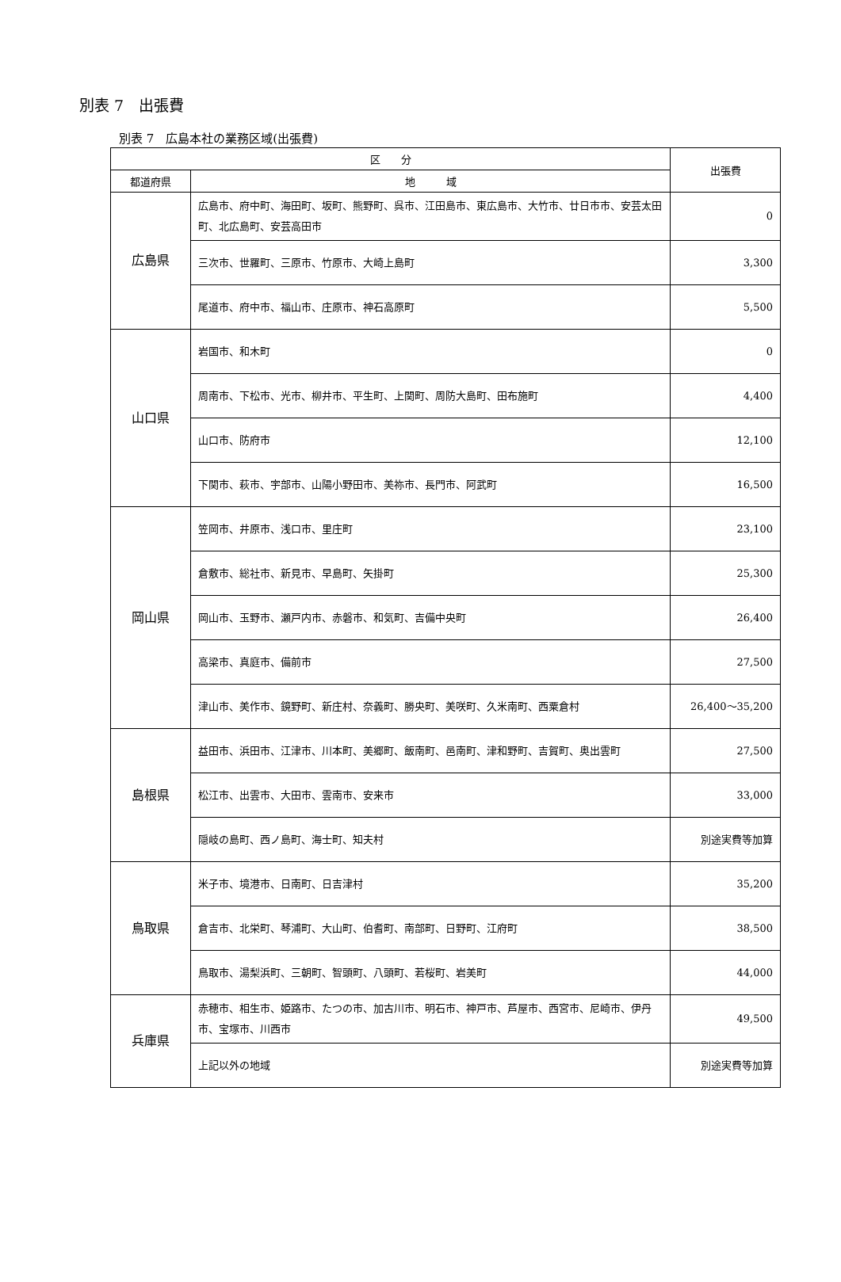別表 7　出張費
別表 7　広島本社の業務区域(出張費)
| 区 分 | | 出張費 |
| --- | --- | --- |
| 都道府県 | 地 域 | |
| 広島県 | 広島市、府中町、海田町、坂町、熊野町、呉市、江田島市、東広島市、大竹市、廿日市市、安芸太田町、北広島町、安芸高田市 | 0 |
| | 三次市、世羅町、三原市、竹原市、大崎上島町 | 3,300 |
| | 尾道市、府中市、福山市、庄原市、神石高原町 | 5,500 |
| 山口県 | 岩国市、和木町 | 0 |
| | 周南市、下松市、光市、柳井市、平生町、上関町、周防大島町、田布施町 | 4,400 |
| | 山口市、防府市 | 12,100 |
| | 下関市、萩市、宇部市、山陽小野田市、美祢市、長門市、阿武町 | 16,500 |
| 岡山県 | 笠岡市、井原市、浅口市、里庄町 | 23,100 |
| | 倉敷市、総社市、新見市、早島町、矢掛町 | 25,300 |
| | 岡山市、玉野市、瀬戸内市、赤磐市、和気町、吉備中央町 | 26,400 |
| | 高梁市、真庭市、備前市 | 27,500 |
| | 津山市、美作市、鏡野町、新庄村、奈義町、勝央町、美咲町、久米南町、西粟倉村 | 26,400～35,200 |
| 島根県 | 益田市、浜田市、江津市、川本町、美郷町、飯南町、邑南町、津和野町、吉賀町、奥出雲町 | 27,500 |
| | 松江市、出雲市、大田市、雲南市、安来市 | 33,000 |
| | 隠岐の島町、西ノ島町、海士町、知夫村 | 別途実費等加算 |
| 鳥取県 | 米子市、境港市、日南町、日吉津村 | 35,200 |
| | 倉吉市、北栄町、琴浦町、大山町、伯耆町、南部町、日野町、江府町 | 38,500 |
| | 鳥取市、湯梨浜町、三朝町、智頭町、八頭町、若桜町、岩美町 | 44,000 |
| 兵庫県 | 赤穂市、相生市、姫路市、たつの市、加古川市、明石市、神戸市、芦屋市、西宮市、尼崎市、伊丹市、宝塚市、川西市 | 49,500 |
| | 上記以外の地域 | 別途実費等加算 |